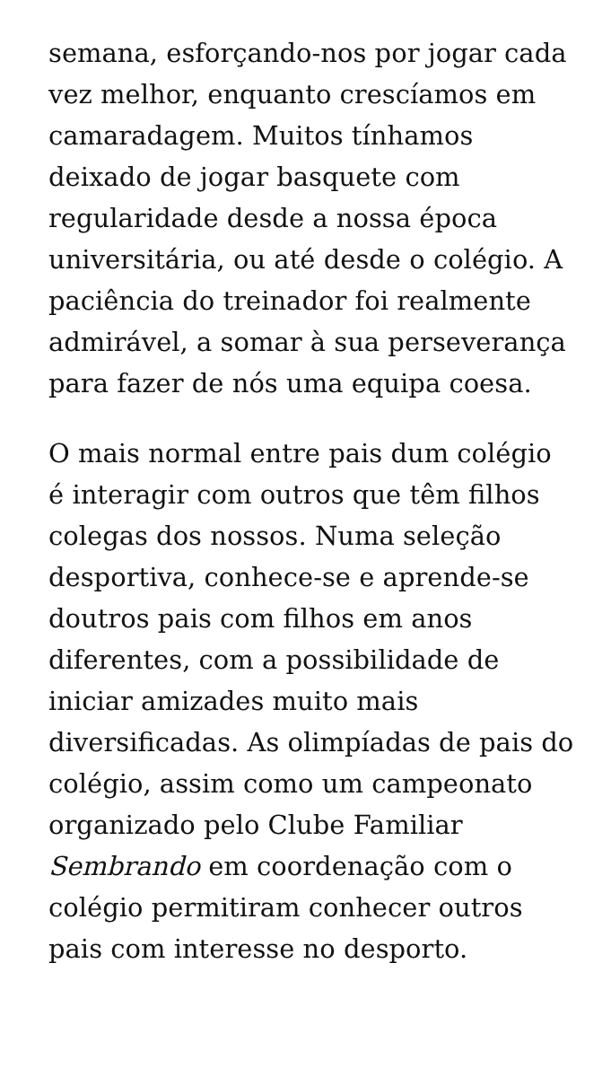semana, esforçando-nos por jogar cada vez melhor, enquanto crescíamos em camaradagem. Muitos tínhamos deixado de jogar basquete com regularidade desde a nossa época universitária, ou até desde o colégio. A paciência do treinador foi realmente admirável, a somar à sua perseverança para fazer de nós uma equipa coesa.
O mais normal entre pais dum colégio é interagir com outros que têm filhos colegas dos nossos. Numa seleção desportiva, conhece-se e aprende-se doutros pais com filhos em anos diferentes, com a possibilidade de iniciar amizades muito mais diversificadas. As olimpíadas de pais do colégio, assim como um campeonato organizado pelo Clube Familiar Sembrando em coordenação com o colégio permitiram conhecer outros pais com interesse no desporto.